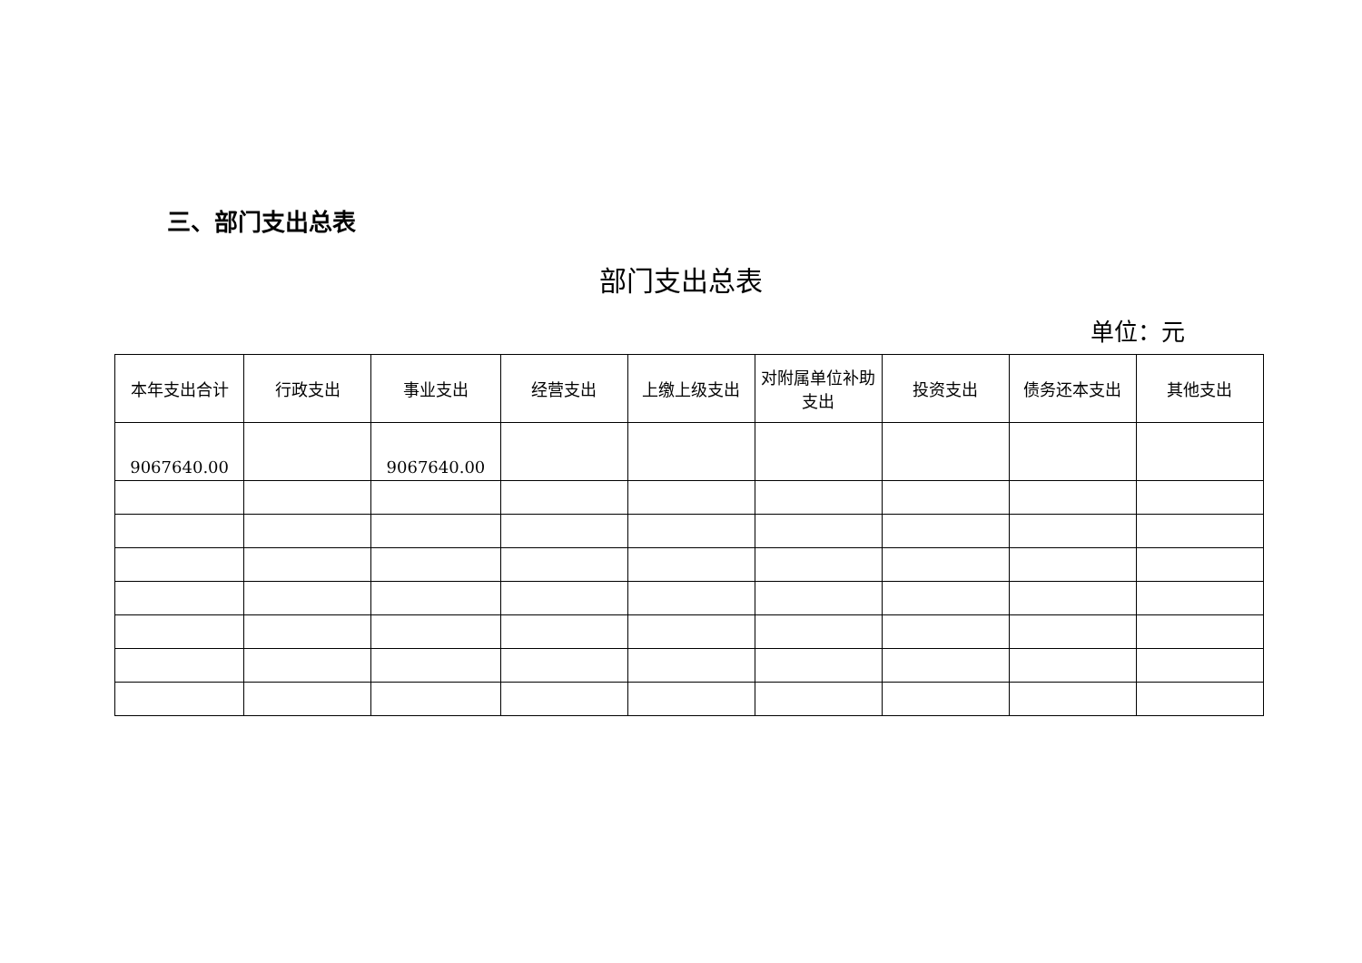三、部门支出总表
部门支出总表
单位：元
| 本年支出合计 | 行政支出 | 事业支出 | 经营支出 | 上缴上级支出 | 对附属单位补助支出 | 投资支出 | 债务还本支出 | 其他支出 |
| --- | --- | --- | --- | --- | --- | --- | --- | --- |
| 9067640.00 | | 9067640.00 | | | | | | |